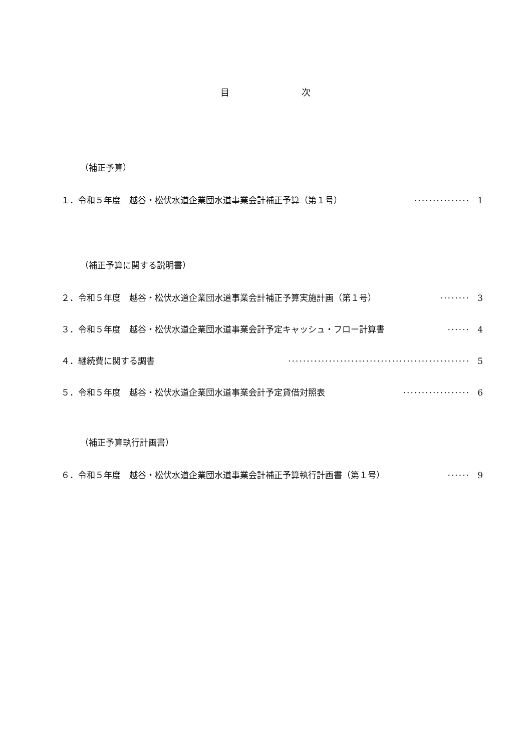目　　　　　　　　次
（補正予算）
１．令和５年度　越谷・松伏水道企業団水道事業会計補正予算（第１号） ··············· 1
（補正予算に関する説明書）
２．令和５年度　越谷・松伏水道企業団水道事業会計補正予算実施計画（第１号） ········ 3
３．令和５年度　越谷・松伏水道企業団水道事業会計予定キャッシュ・フロー計算書 ······ 4
４．継続費に関する調書 ················································· 5
５．令和５年度　越谷・松伏水道企業団水道事業会計予定貸借対照表 ·················· 6
（補正予算執行計画書）
６．令和５年度　越谷・松伏水道企業団水道事業会計補正予算執行計画書（第１号） ······ 9